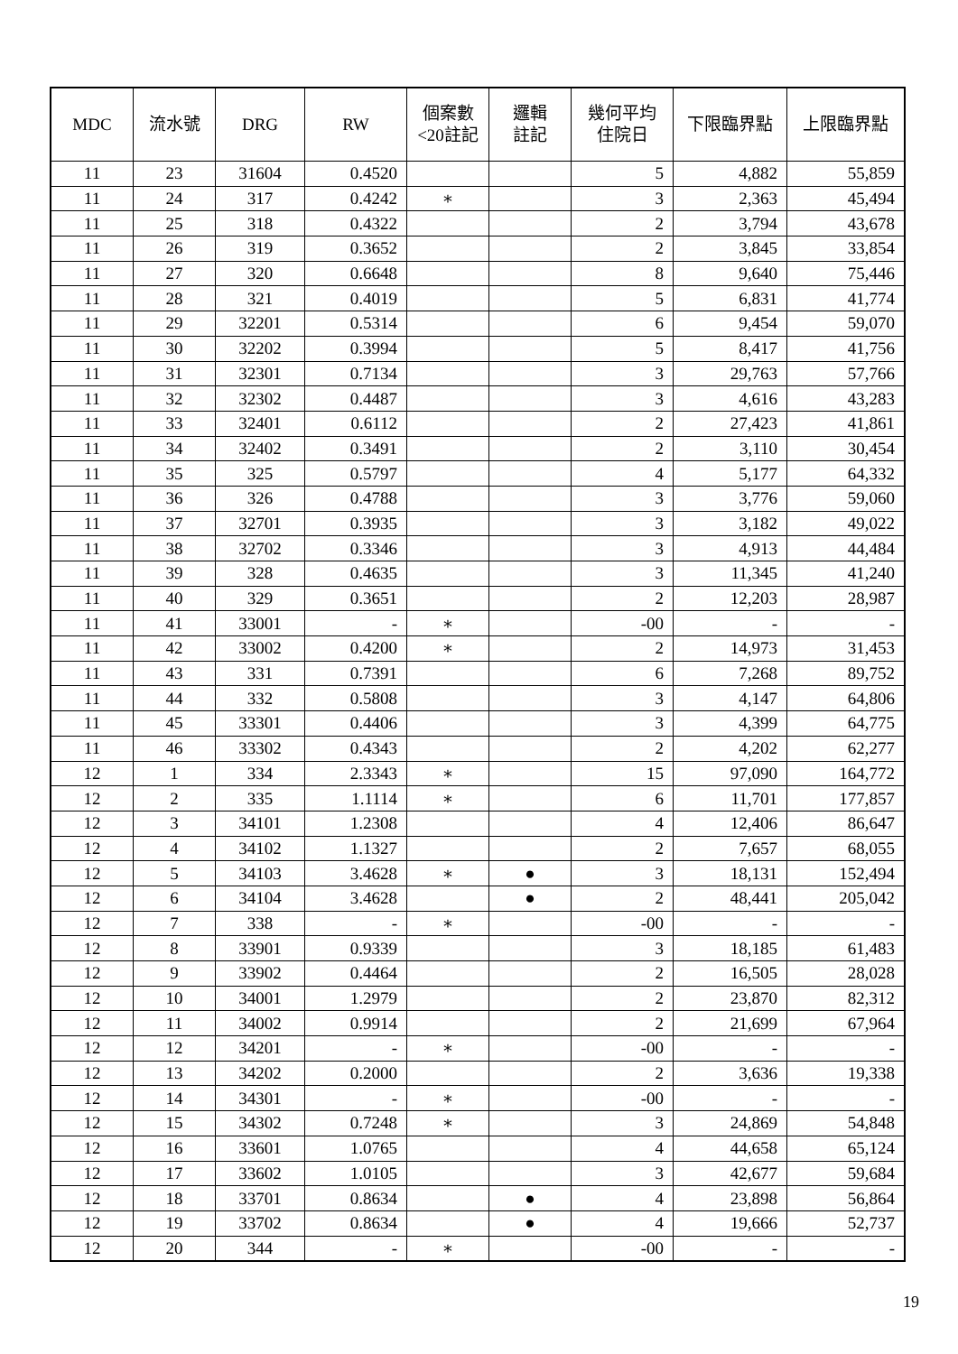| MDC | 流水號 | DRG | RW | 個案數 <20註記 | 邏輯 註記 | 幾何平均 住院日 | 下限臨界點 | 上限臨界點 |
| --- | --- | --- | --- | --- | --- | --- | --- | --- |
| 11 | 23 | 31604 | 0.4520 | | | 5 | 4,882 | 55,859 |
| 11 | 24 | 317 | 0.4242 | ∗ | | 3 | 2,363 | 45,494 |
| 11 | 25 | 318 | 0.4322 | | | 2 | 3,794 | 43,678 |
| 11 | 26 | 319 | 0.3652 | | | 2 | 3,845 | 33,854 |
| 11 | 27 | 320 | 0.6648 | | | 8 | 9,640 | 75,446 |
| 11 | 28 | 321 | 0.4019 | | | 5 | 6,831 | 41,774 |
| 11 | 29 | 32201 | 0.5314 | | | 6 | 9,454 | 59,070 |
| 11 | 30 | 32202 | 0.3994 | | | 5 | 8,417 | 41,756 |
| 11 | 31 | 32301 | 0.7134 | | | 3 | 29,763 | 57,766 |
| 11 | 32 | 32302 | 0.4487 | | | 3 | 4,616 | 43,283 |
| 11 | 33 | 32401 | 0.6112 | | | 2 | 27,423 | 41,861 |
| 11 | 34 | 32402 | 0.3491 | | | 2 | 3,110 | 30,454 |
| 11 | 35 | 325 | 0.5797 | | | 4 | 5,177 | 64,332 |
| 11 | 36 | 326 | 0.4788 | | | 3 | 3,776 | 59,060 |
| 11 | 37 | 32701 | 0.3935 | | | 3 | 3,182 | 49,022 |
| 11 | 38 | 32702 | 0.3346 | | | 3 | 4,913 | 44,484 |
| 11 | 39 | 328 | 0.4635 | | | 3 | 11,345 | 41,240 |
| 11 | 40 | 329 | 0.3651 | | | 2 | 12,203 | 28,987 |
| 11 | 41 | 33001 | - | ∗ | | -00 | - | - |
| 11 | 42 | 33002 | 0.4200 | ∗ | | 2 | 14,973 | 31,453 |
| 11 | 43 | 331 | 0.7391 | | | 6 | 7,268 | 89,752 |
| 11 | 44 | 332 | 0.5808 | | | 3 | 4,147 | 64,806 |
| 11 | 45 | 33301 | 0.4406 | | | 3 | 4,399 | 64,775 |
| 11 | 46 | 33302 | 0.4343 | | | 2 | 4,202 | 62,277 |
| 12 | 1 | 334 | 2.3343 | ∗ | | 15 | 97,090 | 164,772 |
| 12 | 2 | 335 | 1.1114 | ∗ | | 6 | 11,701 | 177,857 |
| 12 | 3 | 34101 | 1.2308 | | | 4 | 12,406 | 86,647 |
| 12 | 4 | 34102 | 1.1327 | | | 2 | 7,657 | 68,055 |
| 12 | 5 | 34103 | 3.4628 | ∗ | ● | 3 | 18,131 | 152,494 |
| 12 | 6 | 34104 | 3.4628 | | ● | 2 | 48,441 | 205,042 |
| 12 | 7 | 338 | - | ∗ | | -00 | - | - |
| 12 | 8 | 33901 | 0.9339 | | | 3 | 18,185 | 61,483 |
| 12 | 9 | 33902 | 0.4464 | | | 2 | 16,505 | 28,028 |
| 12 | 10 | 34001 | 1.2979 | | | 2 | 23,870 | 82,312 |
| 12 | 11 | 34002 | 0.9914 | | | 2 | 21,699 | 67,964 |
| 12 | 12 | 34201 | - | ∗ | | -00 | - | - |
| 12 | 13 | 34202 | 0.2000 | | | 2 | 3,636 | 19,338 |
| 12 | 14 | 34301 | - | ∗ | | -00 | - | - |
| 12 | 15 | 34302 | 0.7248 | ∗ | | 3 | 24,869 | 54,848 |
| 12 | 16 | 33601 | 1.0765 | | | 4 | 44,658 | 65,124 |
| 12 | 17 | 33602 | 1.0105 | | | 3 | 42,677 | 59,684 |
| 12 | 18 | 33701 | 0.8634 | | ● | 4 | 23,898 | 56,864 |
| 12 | 19 | 33702 | 0.8634 | | ● | 4 | 19,666 | 52,737 |
| 12 | 20 | 344 | - | ∗ | | -00 | - | - |
19